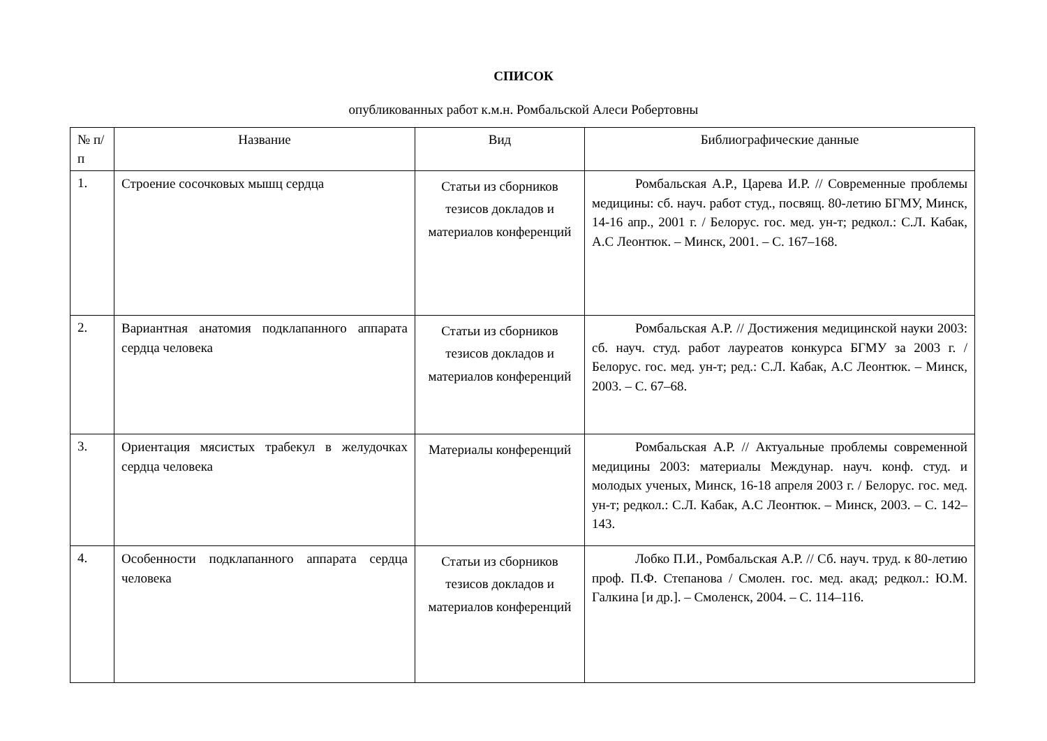СПИСОК
опубликованных работ к.м.н. Ромбальской Алеси Робертовны
| № п/п | Название | Вид | Библиографические данные |
| 1. | Строение сосочковых мышц сердца | Статьи из сборников тезисов докладов и материалов конференций | Ромбальская А.Р., Царева И.Р. // Современные проблемы медицины: сб. науч. работ студ., посвящ. 80-летию БГМУ, Минск, 14-16 апр., 2001 г. / Белорус. гос. мед. ун-т; редкол.: С.Л. Кабак, А.С Леонтюк. – Минск, 2001. – С. 167–168. |
| 2. | Вариантная анатомия подклапанного аппарата сердца человека | Статьи из сборников тезисов докладов и материалов конференций | Ромбальская А.Р. // Достижения медицинской науки 2003: сб. науч. студ. работ лауреатов конкурса БГМУ за 2003 г. / Белорус. гос. мед. ун-т; ред.: С.Л. Кабак, А.С Леонтюк. – Минск, 2003. – С. 67–68. |
| 3. | Ориентация мясистых трабекул в желудочках сердца человека | Материалы конференций | Ромбальская А.Р. // Актуальные проблемы современной медицины 2003: материалы Междунар. науч. конф. студ. и молодых ученых, Минск, 16-18 апреля 2003 г. / Белорус. гос. мед. ун-т; редкол.: С.Л. Кабак, А.С Леонтюк. – Минск, 2003. – С. 142–143. |
| 4. | Особенности подклапанного аппарата сердца человека | Статьи из сборников тезисов докладов и материалов конференций | Лобко П.И., Ромбальская А.Р. // Сб. науч. труд. к 80-летию проф. П.Ф. Степанова / Смолен. гос. мед. акад; редкол.: Ю.М. Галкина [и др.]. – Смоленск, 2004. – С. 114–116. |